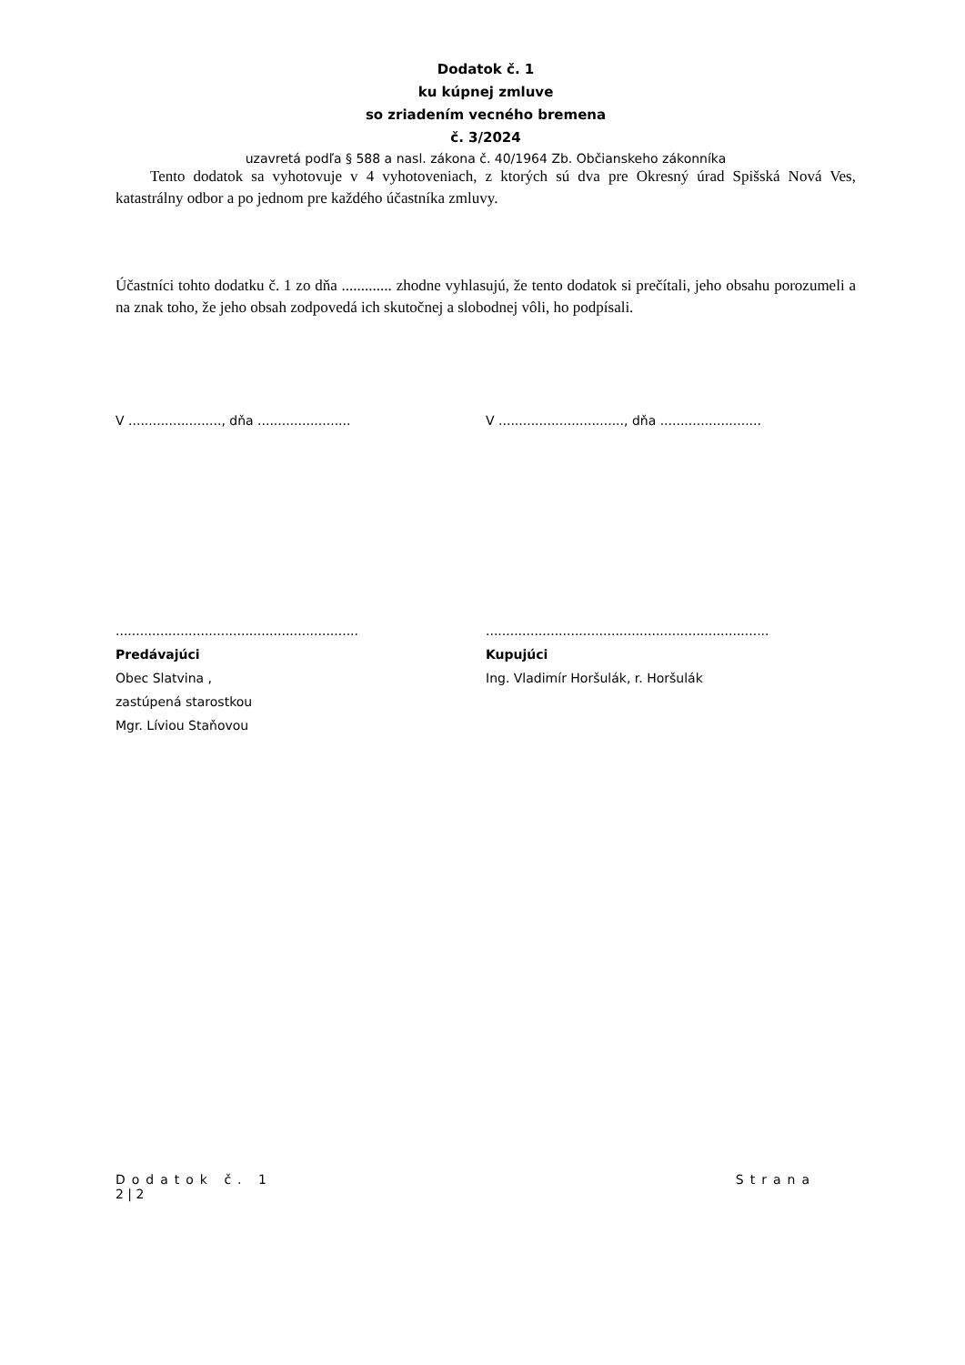Dodatok č. 1
ku kúpnej zmluve
so zriadením vecného bremena
č. 3/2024
uzavretá podľa § 588 a nasl. zákona č. 40/1964 Zb. Občianskeho zákonníka
Tento dodatok sa vyhotovuje v 4 vyhotoveniach, z ktorých sú dva pre Okresný úrad Spišská Nová Ves, katastrálny odbor a po jednom pre každého účastníka zmluvy.
Účastníci tohto dodatku č. 1 zo dňa ............. zhodne vyhlasujú, že tento dodatok si prečítali, jeho obsahu porozumeli a na znak toho, že jeho obsah zodpovedá ich skutočnej a slobodnej vôli, ho podpísali.
V ......................., dňa .......................
V ..............................., dňa .........................
............................................................
Predávajúci
Obec Slatvina ,
zastúpená starostkou
Mgr. Líviou Staňovou
......................................................................
Kupujúci
Ing. Vladimír Horšulák, r. Horšulák
Dodatok č. 1 Strana
2 | 2